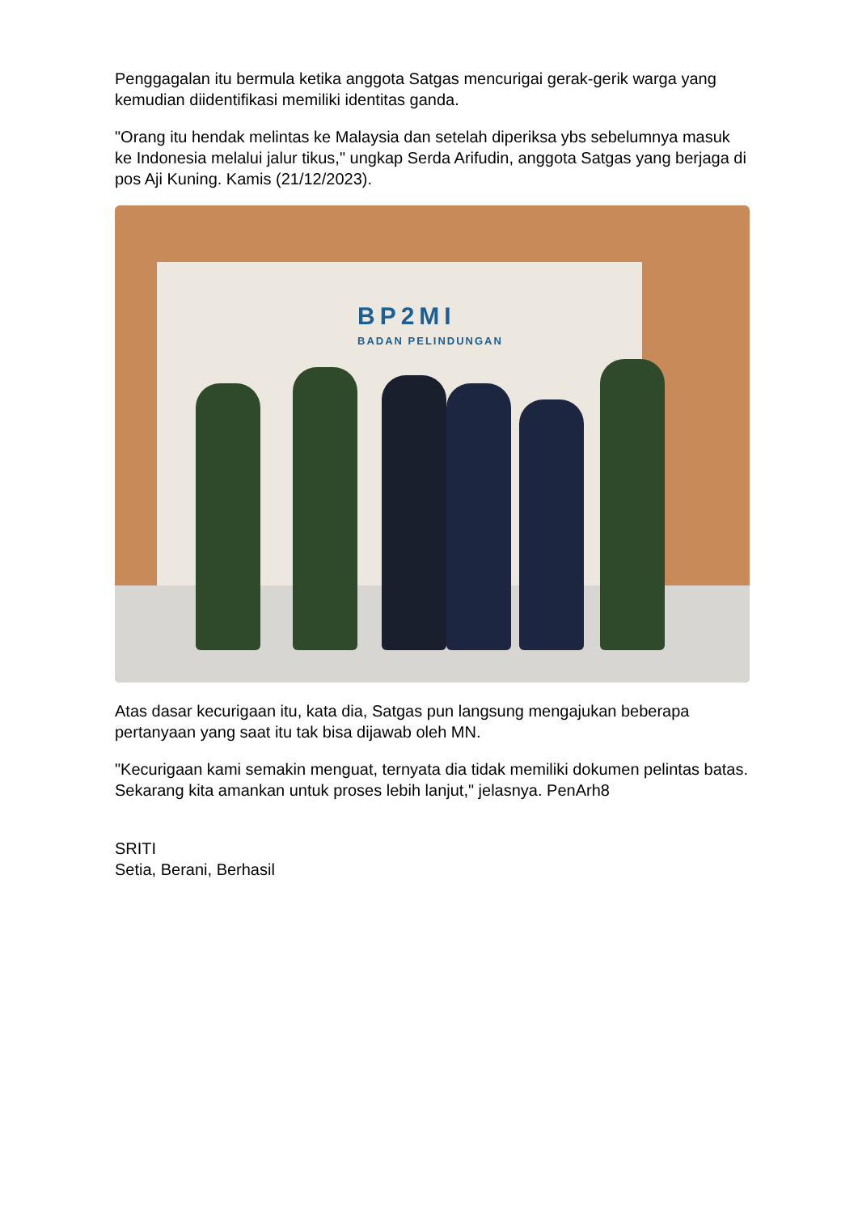Penggagalan itu bermula ketika anggota Satgas mencurigai gerak-gerik warga yang kemudian diidentifikasi memiliki identitas ganda.
"Orang itu hendak melintas ke Malaysia dan setelah diperiksa ybs sebelumnya masuk ke Indonesia melalui jalur tikus," ungkap Serda Arifudin, anggota Satgas yang berjaga di pos Aji Kuning. Kamis (21/12/2023).
BP2MI
BADAN PELINDUNGAN
Atas dasar kecurigaan itu, kata dia, Satgas pun langsung mengajukan beberapa pertanyaan yang saat itu tak bisa dijawab oleh MN.
"Kecurigaan kami semakin menguat, ternyata dia tidak memiliki dokumen pelintas batas. Sekarang kita amankan untuk proses lebih lanjut," jelasnya. PenArh8
SRITI
Setia, Berani, Berhasil